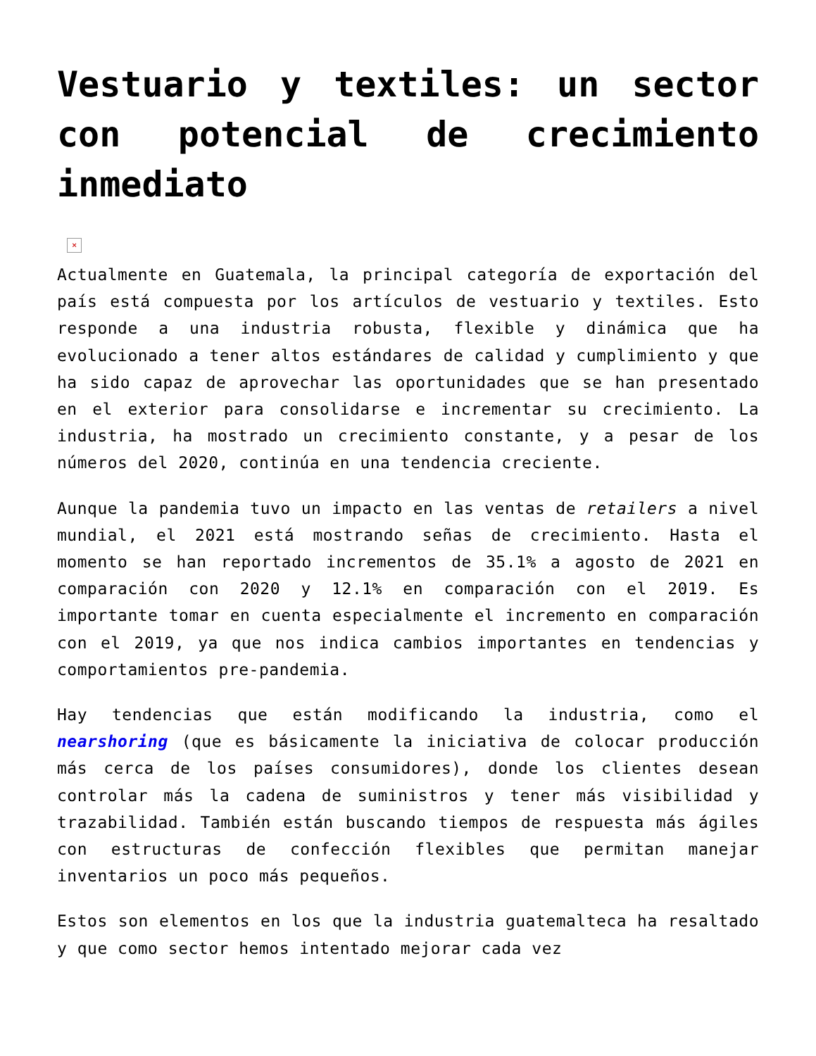Vestuario y textiles: un sector con potencial de crecimiento inmediato
×
Actualmente en Guatemala, la principal categoría de exportación del país está compuesta por los artículos de vestuario y textiles. Esto responde a una industria robusta, flexible y dinámica que ha evolucionado a tener altos estándares de calidad y cumplimiento y que ha sido capaz de aprovechar las oportunidades que se han presentado en el exterior para consolidarse e incrementar su crecimiento. La industria, ha mostrado un crecimiento constante, y a pesar de los números del 2020, continúa en una tendencia creciente.
Aunque la pandemia tuvo un impacto en las ventas de retailers a nivel mundial, el 2021 está mostrando señas de crecimiento. Hasta el momento se han reportado incrementos de 35.1% a agosto de 2021 en comparación con 2020 y 12.1% en comparación con el 2019. Es importante tomar en cuenta especialmente el incremento en comparación con el 2019, ya que nos indica cambios importantes en tendencias y comportamientos pre-pandemia.
Hay tendencias que están modificando la industria, como el nearshoring (que es básicamente la iniciativa de colocar producción más cerca de los países consumidores), donde los clientes desean controlar más la cadena de suministros y tener más visibilidad y trazabilidad. También están buscando tiempos de respuesta más ágiles con estructuras de confección flexibles que permitan manejar inventarios un poco más pequeños.
Estos son elementos en los que la industria guatemalteca ha resaltado y que como sector hemos intentado mejorar cada vez